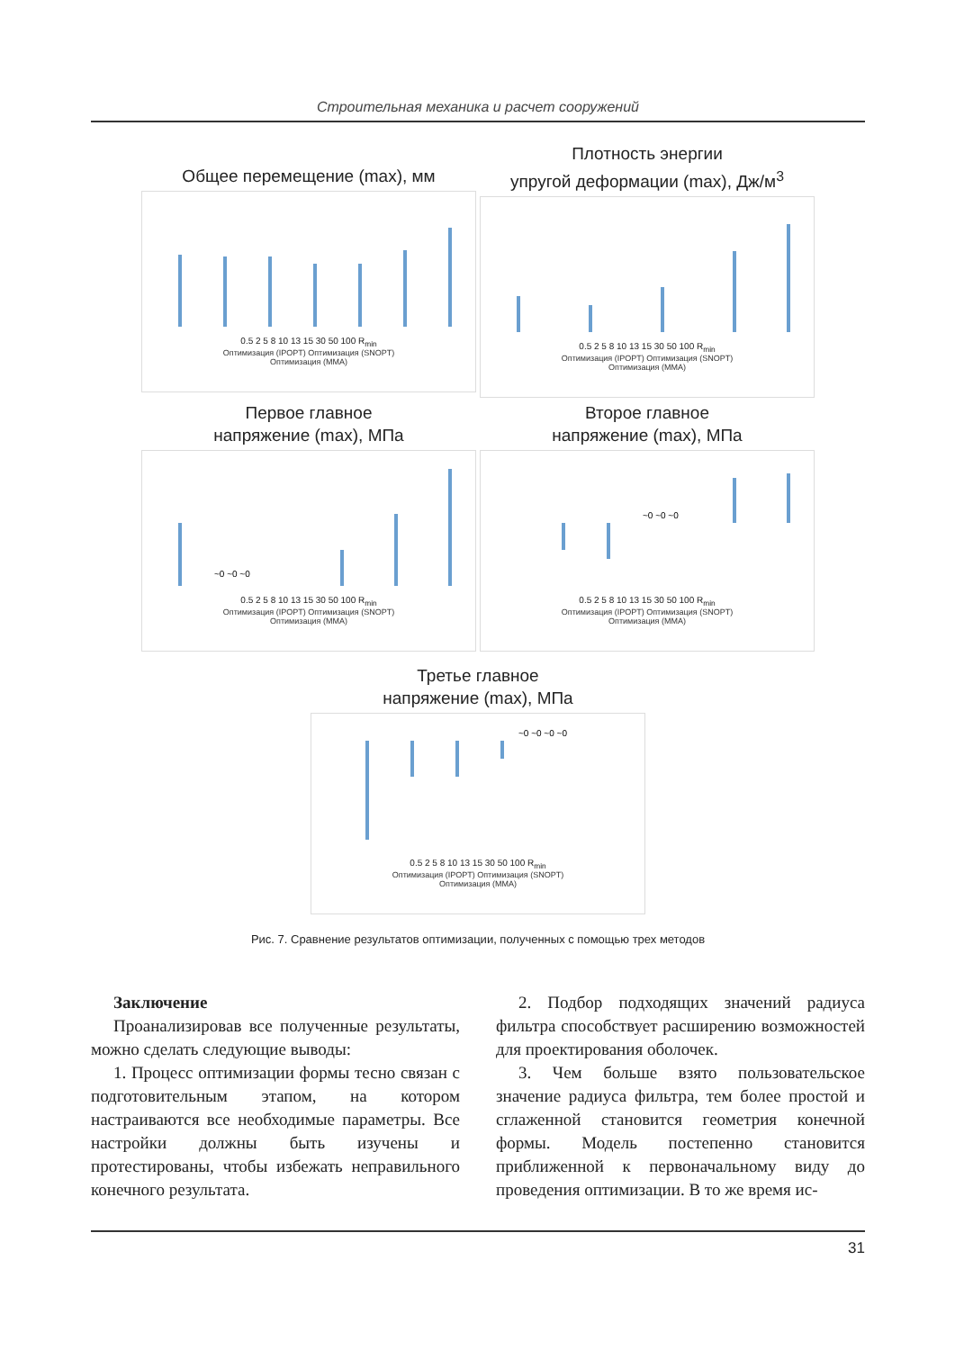Строительная механика и расчет сооружений
Общее перемещение (max), мм
0.5 2 5 8 10 13 15 30 50 100 R<sub>min</sub>
Оптимизация (IPOPT) Оптимизация (SNOPT)
Оптимизация (MMA)
Плотность энергии
упругой деформации (max), Дж/м<sup>3</sup>
0.5 2 5 8 10 13 15 30 50 100 R<sub>min</sub>
Оптимизация (IPOPT) Оптимизация (SNOPT)
Оптимизация (MMA)
Первое главное
напряжение (max), МПа
~0 ~0 ~0
0.5 2 5 8 10 13 15 30 50 100 R<sub>min</sub>
Оптимизация (IPOPT) Оптимизация (SNOPT)
Оптимизация (MMA)
Второе главное
напряжение (max), МПа
~0 ~0 ~0
0.5 2 5 8 10 13 15 30 50 100 R<sub>min</sub>
Оптимизация (IPOPT) Оптимизация (SNOPT)
Оптимизация (MMA)
Третье главное
напряжение (max), МПа
~0 ~0 ~0 ~0
0.5 2 5 8 10 13 15 30 50 100 R<sub>min</sub>
Оптимизация (IPOPT) Оптимизация (SNOPT)
Оптимизация (MMA)
Рис. 7. Сравнение результатов оптимизации, полученных с помощью трех методов
Заключение
Проанализировав все полученные результаты, можно сделать следующие выводы:
1. Процесс оптимизации формы тесно связан с подготовительным этапом, на котором настраиваются все необходимые параметры. Все настройки должны быть изучены и протестированы, чтобы избежать неправильного конечного результата.
2. Подбор подходящих значений радиуса фильтра способствует расширению возможностей для проектирования оболочек.
3. Чем больше взято пользовательское значение радиуса фильтра, тем более простой и сглаженной становится геометрия конечной формы. Модель постепенно становится приближенной к первоначальному виду до проведения оптимизации. В то же время ис-
31